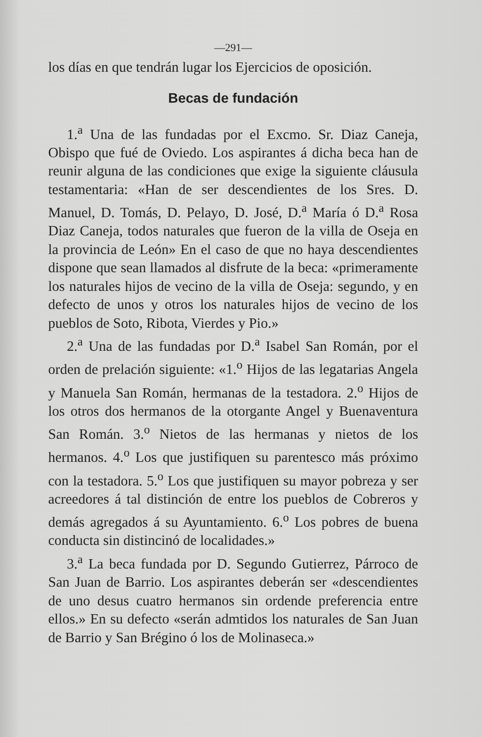—291—
los días en que tendrán lugar los Ejercicios de oposición.
Becas de fundación
1.<sup>a</sup> Una de las fundadas por el Excmo. Sr. Diaz Caneja, Obispo que fué de Oviedo. Los aspirantes á dicha beca han de reunir alguna de las condiciones que exige la siguiente cláusula testamentaria: «Han de ser descendientes de los Sres. D. Manuel, D. Tomás, D. Pelayo, D. José, D.<sup>a</sup> María ó D.<sup>a</sup> Rosa Diaz Caneja, todos naturales que fueron de la villa de Oseja en la provincia de León» En el caso de que no haya descendientes dispone que sean llamados al disfrute de la beca: «primeramente los naturales hijos de vecino de la villa de Oseja: segundo, y en defecto de unos y otros los naturales hijos de vecino de los pueblos de Soto, Ribota, Vierdes y Pio.»
2.<sup>a</sup> Una de las fundadas por D.<sup>a</sup> Isabel San Román, por el orden de prelación siguiente: «1.<sup>o</sup> Hijos de las legatarias Angela y Manuela San Román, hermanas de la testadora. 2.<sup>o</sup> Hijos de los otros dos hermanos de la otorgante Angel y Buenaventura San Román. 3.<sup>o</sup> Nietos de las hermanas y nietos de los hermanos. 4.<sup>o</sup> Los que justifiquen su parentesco más próximo con la testadora. 5.<sup>o</sup> Los que justifiquen su mayor pobreza y ser acreedores á tal distinción de entre los pueblos de Cobreros y demás agregados á su Ayuntamiento. 6.<sup>o</sup> Los pobres de buena conducta sin distincinó de localidades.»
3.<sup>a</sup> La beca fundada por D. Segundo Gutierrez, Párroco de San Juan de Barrio. Los aspirantes deberán ser «descendientes de uno desus cuatro hermanos sin ordende preferencia entre ellos.» En su defecto «serán admtidos los naturales de San Juan de Barrio y San Brégino ó los de Molinaseca.»